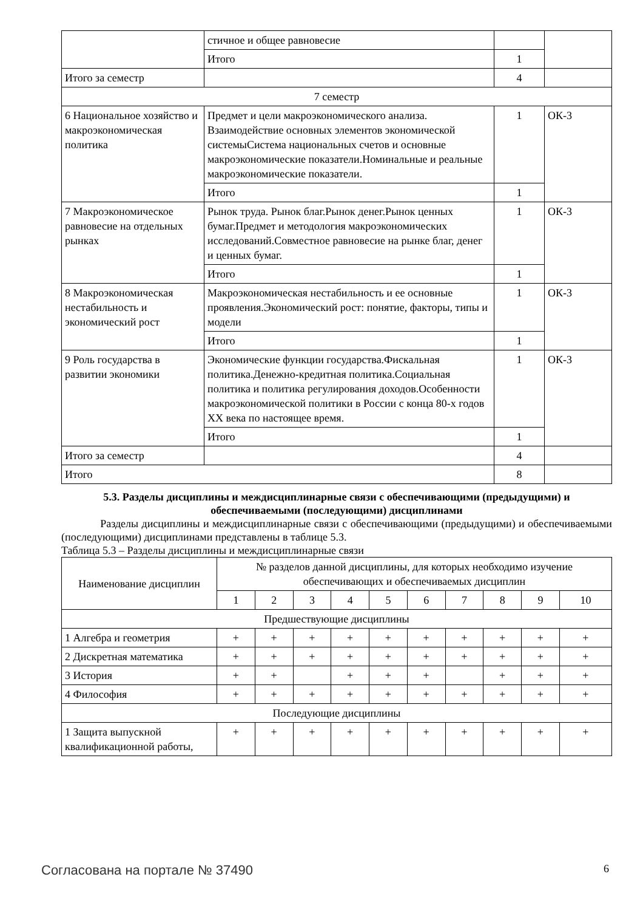| | стичное и общее равновесие | | |
| | Итого | 1 | |
| Итого за семестр | | 4 | |
| 7 семестр | | | |
| 6 Национальное хозяйство и макроэкономическая политика | Предмет и цели макроэкономического анализа. Взаимодействие основных элементов экономической системыСистема национальных счетов и основные макроэкономические показатели.Номинальные и реальные макроэкономические показатели. | 1 | ОК-3 |
| | Итого | 1 | |
| 7 Макроэкономическое равновесие на отдельных рынках | Рынок труда. Рынок благ.Рынок денег.Рынок ценных бумаг.Предмет и методология макроэкономических исследований.Совместное равновесие на рынке благ, денег и ценных бумаг. | 1 | ОК-3 |
| | Итого | 1 | |
| 8 Макроэкономическая нестабильность и экономический рост | Макроэкономическая нестабильность и ее основные проявления.Экономический рост: понятие, факторы, типы и модели | 1 | ОК-3 |
| | Итого | 1 | |
| 9 Роль государства в развитии экономики | Экономические функции государства.Фискальная политика.Денежно-кредитная политика.Социальная политика и политика регулирования доходов.Особенности макроэкономической политики в России с конца 80-х годов XX века по настоящее время. | 1 | ОК-3 |
| | Итого | 1 | |
| Итого за семестр | | 4 | |
| Итого | | 8 | |
5.3. Разделы дисциплины и междисциплинарные связи с обеспечивающими (предыдущими) и обеспечиваемыми (последующими) дисциплинами
Разделы дисциплины и междисциплинарные связи с обеспечивающими (предыдущими) и обеспечиваемыми (последующими) дисциплинами представлены в таблице 5.3.
Таблица 5.3 – Разделы дисциплины и междисциплинарные связи
| Наименование дисциплин | № разделов данной дисциплины, для которых необходимо изучение обеспечивающих и обеспечиваемых дисциплин | | | | | | | | | |
| --- | --- | --- | --- | --- | --- | --- | --- | --- | --- | --- |
| | 1 | 2 | 3 | 4 | 5 | 6 | 7 | 8 | 9 | 10 |
| Предшествующие дисциплины | | | | | | | | | | |
| 1 Алгебра и геометрия | + | + | + | + | + | + | + | + | + | + |
| 2 Дискретная математика | + | + | + | + | + | + | + | + | + | + |
| 3 История | + | + | | + | + | + | | + | + | + |
| 4 Философия | + | + | + | + | + | + | + | + | + | + |
| Последующие дисциплины | | | | | | | | | | |
| 1 Защита выпускной квалификационной работы, | + | + | + | + | + | + | + | + | + | + |
Согласована на портале № 37490 6